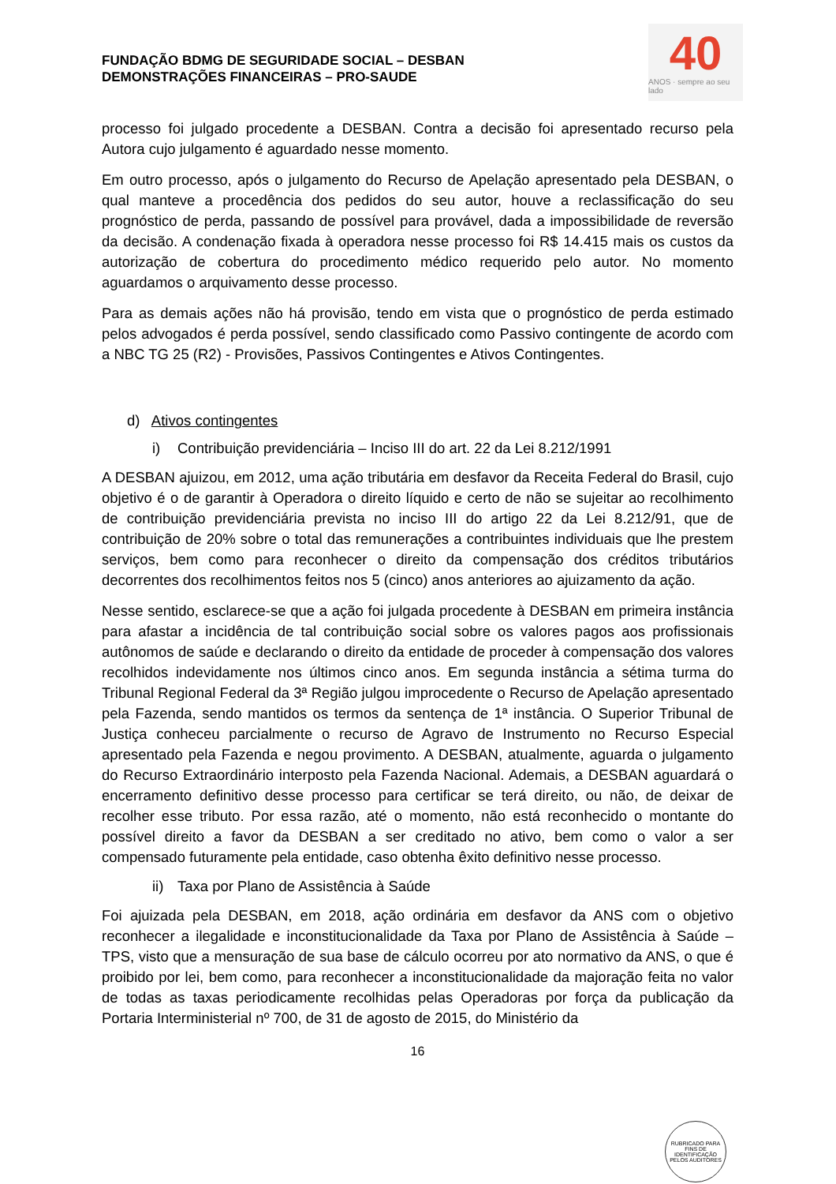FUNDAÇÃO BDMG DE SEGURIDADE SOCIAL – DESBAN
DEMONSTRAÇÕES FINANCEIRAS – PRO-SAUDE
40
ANOS · sempre ao seu lado
processo foi julgado procedente a DESBAN. Contra a decisão foi apresentado recurso pela Autora cujo julgamento é aguardado nesse momento.
Em outro processo, após o julgamento do Recurso de Apelação apresentado pela DESBAN, o qual manteve a procedência dos pedidos do seu autor, houve a reclassificação do seu prognóstico de perda, passando de possível para provável, dada a impossibilidade de reversão da decisão. A condenação fixada à operadora nesse processo foi R$ 14.415 mais os custos da autorização de cobertura do procedimento médico requerido pelo autor. No momento aguardamos o arquivamento desse processo.
Para as demais ações não há provisão, tendo em vista que o prognóstico de perda estimado pelos advogados é perda possível, sendo classificado como Passivo contingente de acordo com a NBC TG 25 (R2) - Provisões, Passivos Contingentes e Ativos Contingentes.
d) Ativos contingentes
i) Contribuição previdenciária – Inciso III do art. 22 da Lei 8.212/1991
A DESBAN ajuizou, em 2012, uma ação tributária em desfavor da Receita Federal do Brasil, cujo objetivo é o de garantir à Operadora o direito líquido e certo de não se sujeitar ao recolhimento de contribuição previdenciária prevista no inciso III do artigo 22 da Lei 8.212/91, que de contribuição de 20% sobre o total das remunerações a contribuintes individuais que lhe prestem serviços, bem como para reconhecer o direito da compensação dos créditos tributários decorrentes dos recolhimentos feitos nos 5 (cinco) anos anteriores ao ajuizamento da ação.
Nesse sentido, esclarece-se que a ação foi julgada procedente à DESBAN em primeira instância para afastar a incidência de tal contribuição social sobre os valores pagos aos profissionais autônomos de saúde e declarando o direito da entidade de proceder à compensação dos valores recolhidos indevidamente nos últimos cinco anos. Em segunda instância a sétima turma do Tribunal Regional Federal da 3ª Região julgou improcedente o Recurso de Apelação apresentado pela Fazenda, sendo mantidos os termos da sentença de 1ª instância. O Superior Tribunal de Justiça conheceu parcialmente o recurso de Agravo de Instrumento no Recurso Especial apresentado pela Fazenda e negou provimento. A DESBAN, atualmente, aguarda o julgamento do Recurso Extraordinário interposto pela Fazenda Nacional. Ademais, a DESBAN aguardará o encerramento definitivo desse processo para certificar se terá direito, ou não, de deixar de recolher esse tributo. Por essa razão, até o momento, não está reconhecido o montante do possível direito a favor da DESBAN a ser creditado no ativo, bem como o valor a ser compensado futuramente pela entidade, caso obtenha êxito definitivo nesse processo.
ii) Taxa por Plano de Assistência à Saúde
Foi ajuizada pela DESBAN, em 2018, ação ordinária em desfavor da ANS com o objetivo reconhecer a ilegalidade e inconstitucionalidade da Taxa por Plano de Assistência à Saúde – TPS, visto que a mensuração de sua base de cálculo ocorreu por ato normativo da ANS, o que é proibido por lei, bem como, para reconhecer a inconstitucionalidade da majoração feita no valor de todas as taxas periodicamente recolhidas pelas Operadoras por força da publicação da Portaria Interministerial nº 700, de 31 de agosto de 2015, do Ministério da
16
RUBRICADO PARA FINS DE IDENTIFICAÇÃO
PELOS AUDITORES